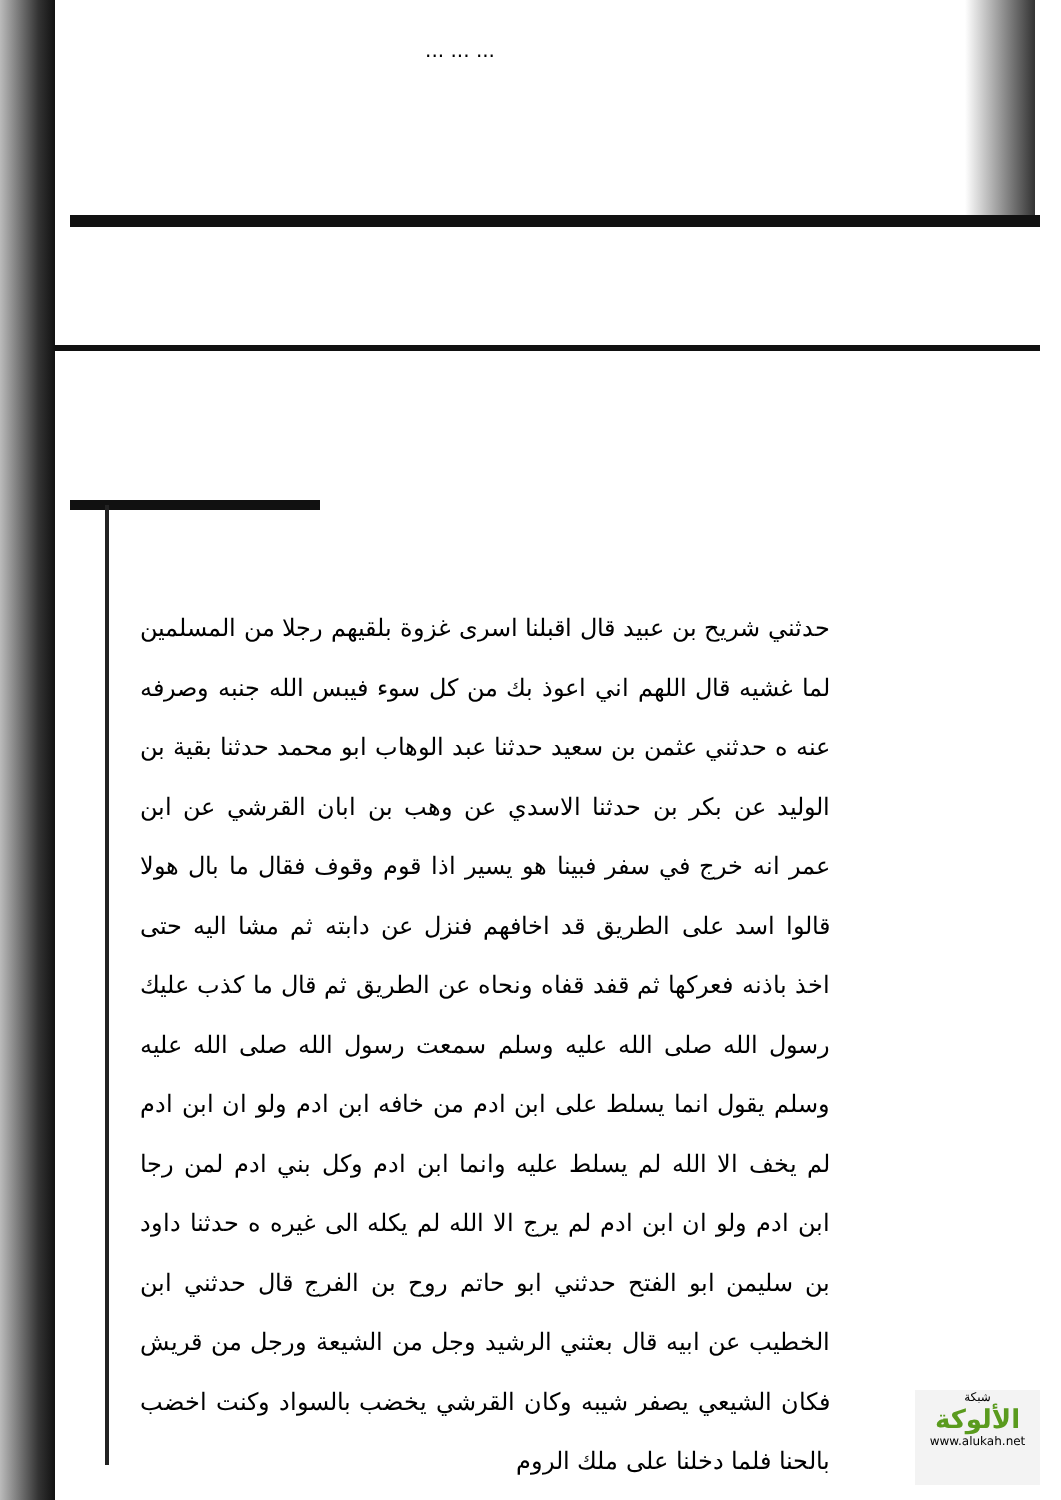... ... ...
حدثني شريح بن عبيد قال اقبلنا اسرى غزوة بلقيهم رجلا من المسلمين لما غشيه قال اللهم اني اعوذ بك من كل سوء فيبس الله جنبه وصرفه عنه ه حدثني عثمن بن سعيد حدثنا عبد الوهاب ابو محمد حدثنا بقية بن الوليد عن بكر بن حدثنا الاسدي عن وهب بن ابان القرشي عن ابن عمر انه خرج في سفر فبينا هو يسير اذا قوم وقوف فقال ما بال هولا قالوا اسد على الطريق قد اخافهم فنزل عن دابته ثم مشا اليه حتى اخذ باذنه فعركها ثم قفد قفاه ونحاه عن الطريق ثم قال ما كذب عليك رسول الله صلى الله عليه وسلم سمعت رسول الله صلى الله عليه وسلم يقول انما يسلط على ابن ادم من خافه ابن ادم ولو ان ابن ادم لم يخف الا الله لم يسلط عليه وانما ابن ادم وكل بني ادم لمن رجا ابن ادم ولو ان ابن ادم لم يرج الا الله لم يكله الى غيره ه حدثنا داود بن سليمن ابو الفتح حدثني ابو حاتم روح بن الفرج قال حدثني ابن الخطيب عن ابيه قال بعثني الرشيد وجل من الشيعة ورجل من قريش فكان الشيعي يصفر شيبه وكان القرشي يخضب بالسواد وكنت اخضب بالحنا فلما دخلنا على ملك الروم
شبكة
الألوكة
www.alukah.net